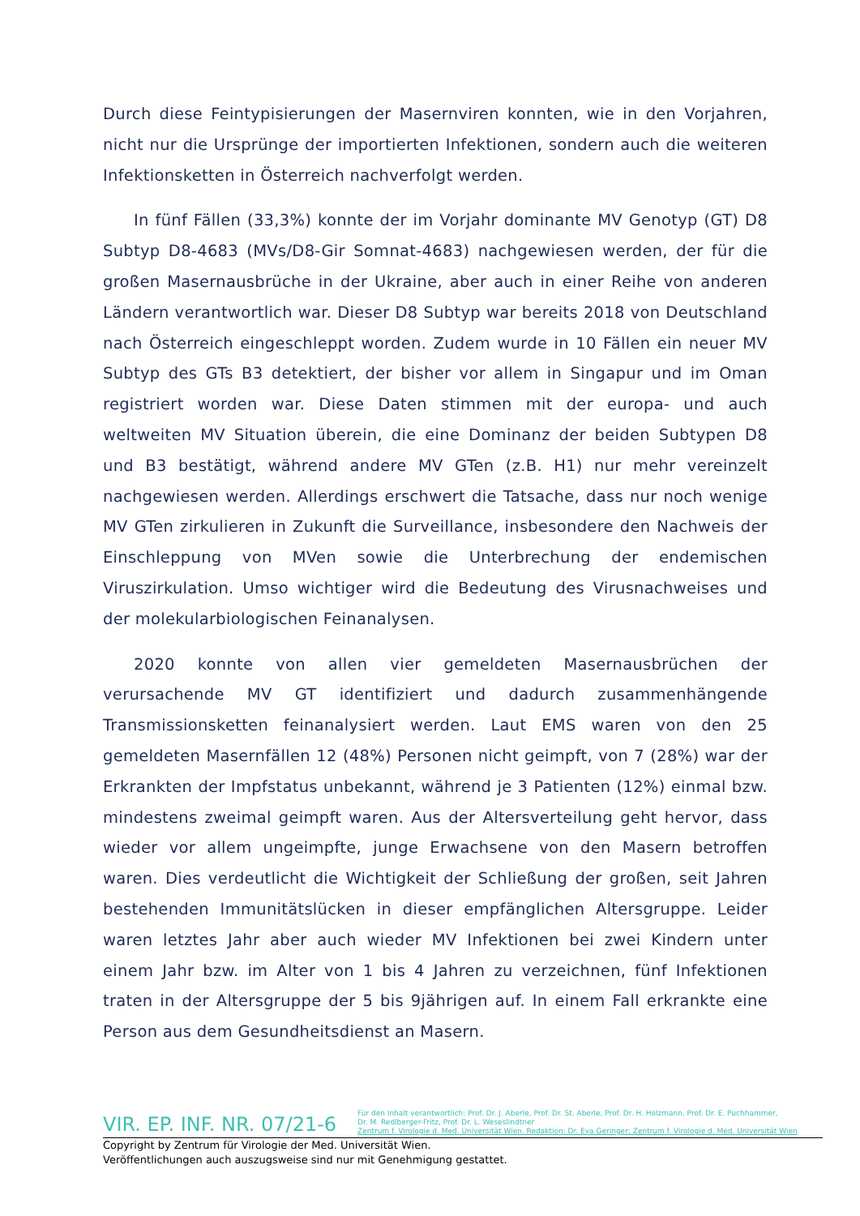Durch diese Feintypisierungen der Masernviren konnten, wie in den Vorjahren, nicht nur die Ursprünge der importierten Infektionen, sondern auch die weiteren Infektionsketten in Österreich nachverfolgt werden.
In fünf Fällen (33,3%) konnte der im Vorjahr dominante MV Genotyp (GT) D8 Subtyp D8-4683 (MVs/D8-Gir Somnat-4683) nachgewiesen werden, der für die großen Masernausbrüche in der Ukraine, aber auch in einer Reihe von anderen Ländern verantwortlich war. Dieser D8 Subtyp war bereits 2018 von Deutschland nach Österreich eingeschleppt worden. Zudem wurde in 10 Fällen ein neuer MV Subtyp des GTs B3 detektiert, der bisher vor allem in Singapur und im Oman registriert worden war. Diese Daten stimmen mit der europa- und auch weltweiten MV Situation überein, die eine Dominanz der beiden Subtypen D8 und B3 bestätigt, während andere MV GTen (z.B. H1) nur mehr vereinzelt nachgewiesen werden. Allerdings erschwert die Tatsache, dass nur noch wenige MV GTen zirkulieren in Zukunft die Surveillance, insbesondere den Nachweis der Einschleppung von MVen sowie die Unterbrechung der endemischen Viruszirkulation. Umso wichtiger wird die Bedeutung des Virusnachweises und der molekularbiologischen Feinanalysen.
2020 konnte von allen vier gemeldeten Masernausbrüchen der verursachende MV GT identifiziert und dadurch zusammenhängende Transmissionsketten feinanalysiert werden. Laut EMS waren von den 25 gemeldeten Masernfällen 12 (48%) Personen nicht geimpft, von 7 (28%) war der Erkrankten der Impfstatus unbekannt, während je 3 Patienten (12%) einmal bzw. mindestens zweimal geimpft waren. Aus der Altersverteilung geht hervor, dass wieder vor allem ungeimpfte, junge Erwachsene von den Masern betroffen waren. Dies verdeutlicht die Wichtigkeit der Schließung der großen, seit Jahren bestehenden Immunitätslücken in dieser empfänglichen Altersgruppe. Leider waren letztes Jahr aber auch wieder MV Infektionen bei zwei Kindern unter einem Jahr bzw. im Alter von 1 bis 4 Jahren zu verzeichnen, fünf Infektionen traten in der Altersgruppe der 5 bis 9jährigen auf. In einem Fall erkrankte eine Person aus dem Gesundheitsdienst an Masern.
VIR. EP. INF. NR. 07/21-6
Für den Inhalt verantwortlich: Prof. Dr. J. Aberle, Prof. Dr. St. Aberle, Prof. Dr. H. Holzmann, Prof. Dr. E. Puchhammer,
Dr. M. Redlberger-Fritz, Prof. Dr. L. Weseslindtner
Zentrum f. Virologie d. Med. Universität Wien. Redaktion: Dr. Eva Geringer; Zentrum f. Virologie d. Med. Universität Wien
Copyright by Zentrum für Virologie der Med. Universität Wien.
Veröffentlichungen auch auszugsweise sind nur mit Genehmigung gestattet.